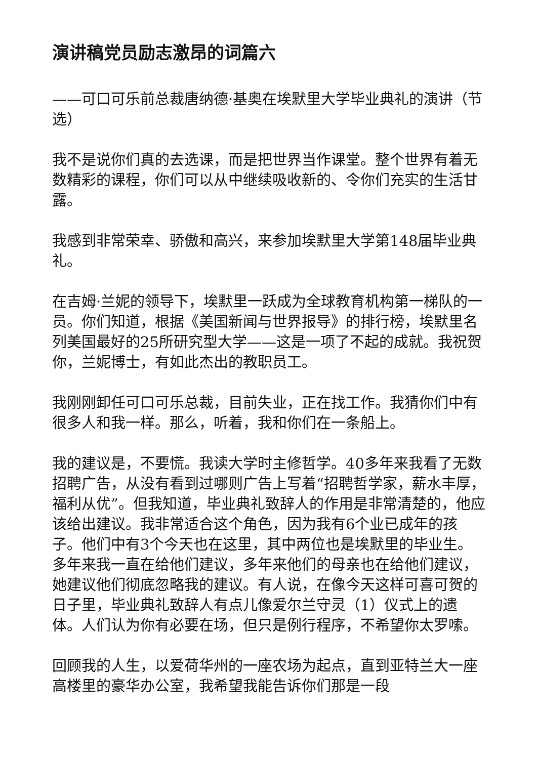演讲稿党员励志激昂的词篇六
——可口可乐前总裁唐纳德·基奥在埃默里大学毕业典礼的演讲（节选）
我不是说你们真的去选课，而是把世界当作课堂。整个世界有着无数精彩的课程，你们可以从中继续吸收新的、令你们充实的生活甘露。
我感到非常荣幸、骄傲和高兴，来参加埃默里大学第148届毕业典礼。
在吉姆·兰妮的领导下，埃默里一跃成为全球教育机构第一梯队的一员。你们知道，根据《美国新闻与世界报导》的排行榜，埃默里名列美国最好的25所研究型大学——这是一项了不起的成就。我祝贺你，兰妮博士，有如此杰出的教职员工。
我刚刚卸任可口可乐总裁，目前失业，正在找工作。我猜你们中有很多人和我一样。那么，听着，我和你们在一条船上。
我的建议是，不要慌。我读大学时主修哲学。40多年来我看了无数招聘广告，从没有看到过哪则广告上写着“招聘哲学家，薪水丰厚，福利从优”。但我知道，毕业典礼致辞人的作用是非常清楚的，他应该给出建议。我非常适合这个角色，因为我有6个业已成年的孩子。他们中有3个今天也在这里，其中两位也是埃默里的毕业生。多年来我一直在给他们建议，多年来他们的母亲也在给他们建议，她建议他们彻底忽略我的建议。有人说，在像今天这样可喜可贺的日子里，毕业典礼致辞人有点儿像爱尔兰守灵（1）仪式上的遗体。人们认为你有必要在场，但只是例行程序，不希望你太罗嗦。
回顾我的人生，以爱荷华州的一座农场为起点，直到亚特兰大一座高楼里的豪华办公室，我希望我能告诉你们那是一段